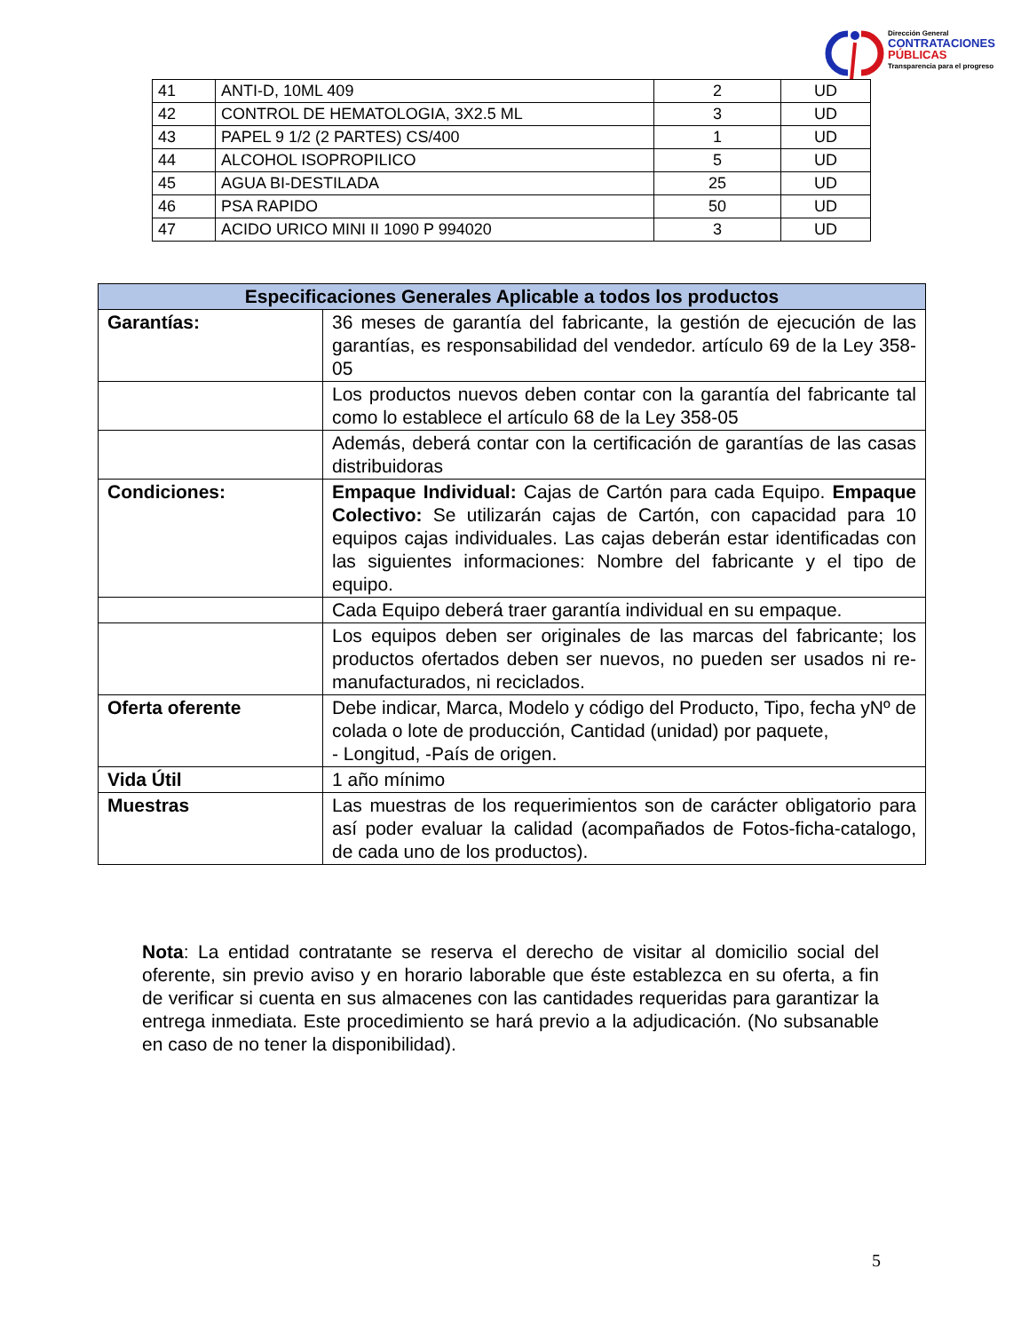Dirección General
CONTRATACIONES
PÚBLICAS
Transparencia para el progreso
| 41 | ANTI-D, 10ML 409 | 2 | UD |
| 42 | CONTROL DE HEMATOLOGIA, 3X2.5 ML | 3 | UD |
| 43 | PAPEL 9 1/2 (2 PARTES) CS/400 | 1 | UD |
| 44 | ALCOHOL ISOPROPILICO | 5 | UD |
| 45 | AGUA BI-DESTILADA | 25 | UD |
| 46 | PSA RAPIDO | 50 | UD |
| 47 | ACIDO URICO MINI II 1090 P 994020 | 3 | UD |
| Especificaciones Generales Aplicable a todos los productos | |
| --- | --- |
| Garantías: | 36 meses de garantía del fabricante, la gestión de ejecución de las garantías, es responsabilidad del vendedor. artículo 69 de la Ley 358-05 |
| | Los productos nuevos deben contar con la garantía del fabricante tal como lo establece el artículo 68 de la Ley 358-05 |
| | Además, deberá contar con la certificación de garantías de las casas distribuidoras |
| Condiciones: | Empaque Individual: Cajas de Cartón para cada Equipo. Empaque Colectivo: Se utilizarán cajas de Cartón, con capacidad para 10 equipos cajas individuales. Las cajas deberán estar identificadas con las siguientes informaciones: Nombre del fabricante y el tipo de equipo. |
| | Cada Equipo deberá traer garantía individual en su empaque. |
| | Los equipos deben ser originales de las marcas del fabricante; los productos ofertados deben ser nuevos, no pueden ser usados ni re-manufacturados, ni reciclados. |
| Oferta oferente | Debe indicar, Marca, Modelo y código del Producto, Tipo, fecha yNº de colada o lote de producción, Cantidad (unidad) por paquete, - Longitud, -País de origen. |
| Vida Útil | 1 año mínimo |
| Muestras | Las muestras de los requerimientos son de carácter obligatorio para así poder evaluar la calidad (acompañados de Fotos-ficha-catalogo, de cada uno de los productos). |
Nota: La entidad contratante se reserva el derecho de visitar al domicilio social del oferente, sin previo aviso y en horario laborable que éste establezca en su oferta, a fin de verificar si cuenta en sus almacenes con las cantidades requeridas para garantizar la entrega inmediata. Este procedimiento se hará previo a la adjudicación. (No subsanable en caso de no tener la disponibilidad).
5